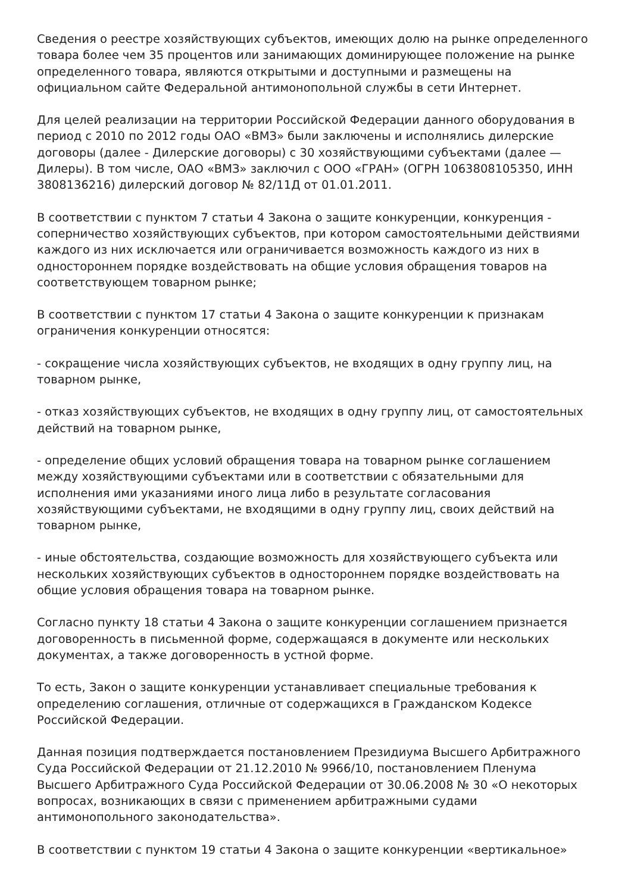Сведения о реестре хозяйствующих субъектов, имеющих долю на рынке определенного товара более чем 35 процентов или занимающих доминирующее положение на рынке определенного товара, являются открытыми и доступными и размещены на официальном сайте Федеральной антимонопольной службы в сети Интернет.
Для целей реализации на территории Российской Федерации данного оборудования в период с 2010 по 2012 годы ОАО «ВМЗ» были заключены и исполнялись дилерские договоры (далее - Дилерские договоры) с 30 хозяйствующими субъектами (далее — Дилеры). В том числе, ОАО «ВМЗ» заключил с ООО «ГРАН» (ОГРН 1063808105350, ИНН 3808136216) дилерский договор № 82/11Д от 01.01.2011.
В соответствии с пунктом 7 статьи 4 Закона о защите конкуренции, конкуренция - соперничество хозяйствующих субъектов, при котором самостоятельными действиями каждого из них исключается или ограничивается возможность каждого из них в одностороннем порядке воздействовать на общие условия обращения товаров на соответствующем товарном рынке;
В соответствии с пунктом 17 статьи 4 Закона о защите конкуренции к признакам ограничения конкуренции относятся:
- сокращение числа хозяйствующих субъектов, не входящих в одну группу лиц, на товарном рынке,
- отказ хозяйствующих субъектов, не входящих в одну группу лиц, от самостоятельных действий на товарном рынке,
- определение общих условий обращения товара на товарном рынке соглашением между хозяйствующими субъектами или в соответствии с обязательными для исполнения ими указаниями иного лица либо в результате согласования хозяйствующими субъектами, не входящими в одну группу лиц, своих действий на товарном рынке,
- иные обстоятельства, создающие возможность для хозяйствующего субъекта или нескольких хозяйствующих субъектов в одностороннем порядке воздействовать на общие условия обращения товара на товарном рынке.
Согласно пункту 18 статьи 4 Закона о защите конкуренции соглашением признается договоренность в письменной форме, содержащаяся в документе или нескольких документах, а также договоренность в устной форме.
То есть, Закон о защите конкуренции устанавливает специальные требования к определению соглашения, отличные от содержащихся в Гражданском Кодексе Российской Федерации.
Данная позиция подтверждается постановлением Президиума Высшего Арбитражного Суда Российской Федерации от 21.12.2010 № 9966/10, постановлением Пленума Высшего Арбитражного Суда Российской Федерации от 30.06.2008 № 30 «О некоторых вопросах, возникающих в связи с применением арбитражными судами антимонопольного законодательства».
В соответствии с пунктом 19 статьи 4 Закона о защите конкуренции «вертикальное»